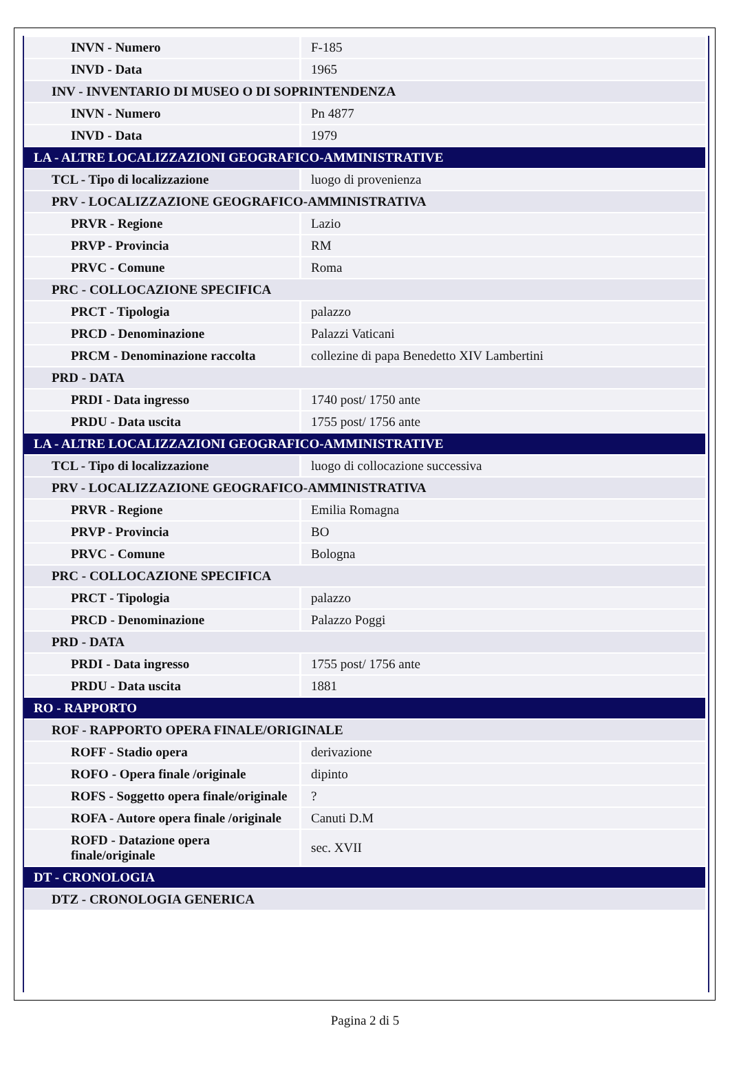| INVN - Numero | F-185 |
| INVD - Data | 1965 |
| INV - INVENTARIO DI MUSEO O DI SOPRINTENDENZA | |
| INVN - Numero | Pn 4877 |
| INVD - Data | 1979 |
| LA - ALTRE LOCALIZZAZIONI GEOGRAFICO-AMMINISTRATIVE | |
| TCL - Tipo di localizzazione | luogo di provenienza |
| PRV - LOCALIZZAZIONE GEOGRAFICO-AMMINISTRATIVA | |
| PRVR - Regione | Lazio |
| PRVP - Provincia | RM |
| PRVC - Comune | Roma |
| PRC - COLLOCAZIONE SPECIFICA | |
| PRCT - Tipologia | palazzo |
| PRCD - Denominazione | Palazzi Vaticani |
| PRCM - Denominazione raccolta | collezine di papa Benedetto XIV Lambertini |
| PRD - DATA | |
| PRDI - Data ingresso | 1740 post/ 1750 ante |
| PRDU - Data uscita | 1755 post/ 1756 ante |
| LA - ALTRE LOCALIZZAZIONI GEOGRAFICO-AMMINISTRATIVE | |
| TCL - Tipo di localizzazione | luogo di collocazione successiva |
| PRV - LOCALIZZAZIONE GEOGRAFICO-AMMINISTRATIVA | |
| PRVR - Regione | Emilia Romagna |
| PRVP - Provincia | BO |
| PRVC - Comune | Bologna |
| PRC - COLLOCAZIONE SPECIFICA | |
| PRCT - Tipologia | palazzo |
| PRCD - Denominazione | Palazzo Poggi |
| PRD - DATA | |
| PRDI - Data ingresso | 1755 post/ 1756 ante |
| PRDU - Data uscita | 1881 |
| RO - RAPPORTO | |
| ROF - RAPPORTO OPERA FINALE/ORIGINALE | |
| ROFF - Stadio opera | derivazione |
| ROFO - Opera finale /originale | dipinto |
| ROFS - Soggetto opera finale/originale | ? |
| ROFA - Autore opera finale /originale | Canuti D.M |
| ROFD - Datazione opera finale/originale | sec. XVII |
| DT - CRONOLOGIA | |
| DTZ - CRONOLOGIA GENERICA | |
Pagina 2 di 5